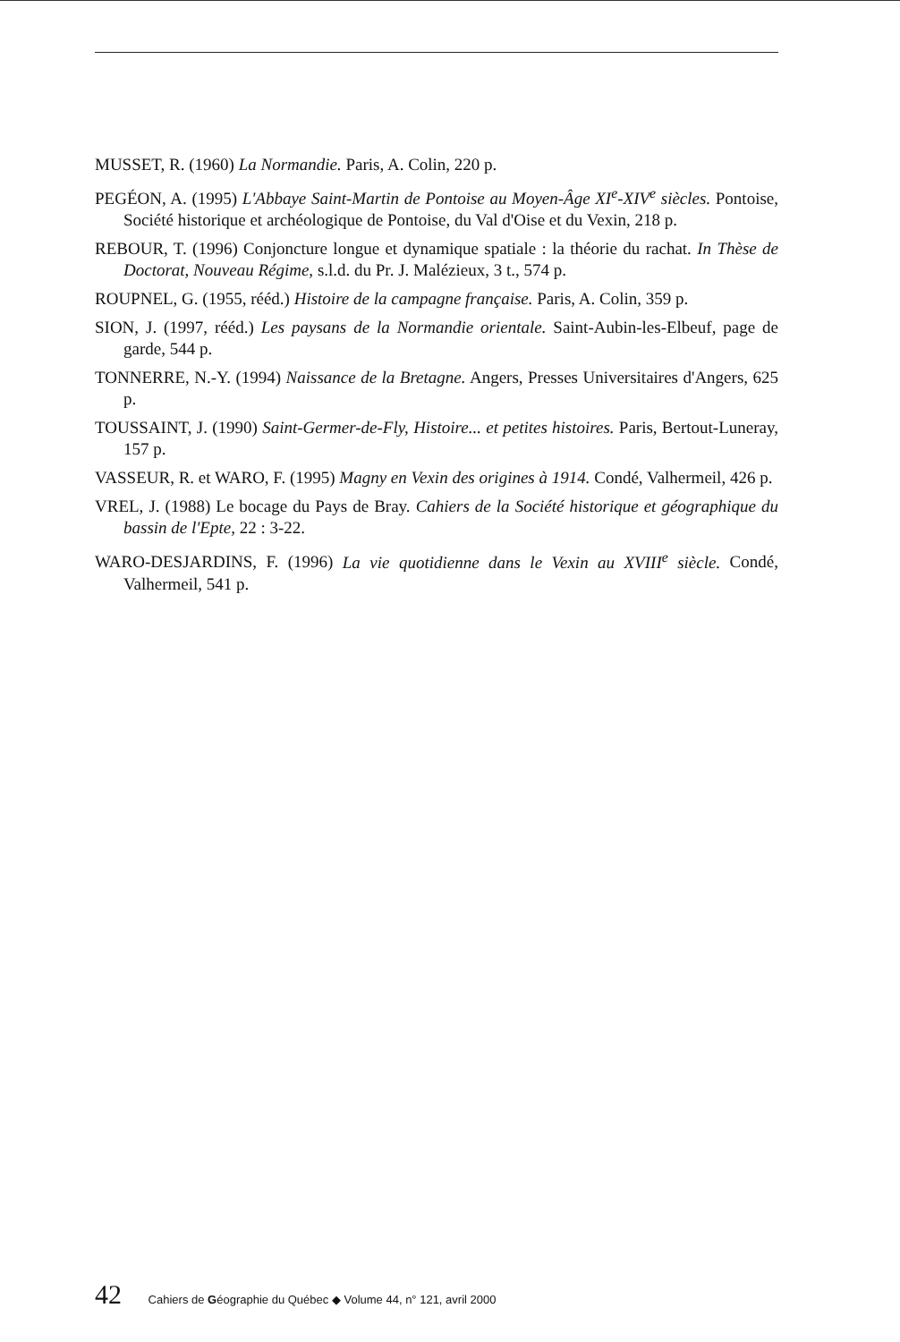MUSSET, R. (1960) La Normandie. Paris, A. Colin, 220 p.
PEGÉON, A. (1995) L'Abbaye Saint-Martin de Pontoise au Moyen-Âge XI<sup>e</sup>-XIV<sup>e</sup> siècles. Pontoise, Société historique et archéologique de Pontoise, du Val d'Oise et du Vexin, 218 p.
REBOUR, T. (1996) Conjoncture longue et dynamique spatiale : la théorie du rachat. In Thèse de Doctorat, Nouveau Régime, s.l.d. du Pr. J. Malézieux, 3 t., 574 p.
ROUPNEL, G. (1955, rééd.) Histoire de la campagne française. Paris, A. Colin, 359 p.
SION, J. (1997, rééd.) Les paysans de la Normandie orientale. Saint-Aubin-les-Elbeuf, page de garde, 544 p.
TONNERRE, N.-Y. (1994) Naissance de la Bretagne. Angers, Presses Universitaires d'Angers, 625 p.
TOUSSAINT, J. (1990) Saint-Germer-de-Fly, Histoire... et petites histoires. Paris, Bertout-Luneray, 157 p.
VASSEUR, R. et WARO, F. (1995) Magny en Vexin des origines à 1914. Condé, Valhermeil, 426 p.
VREL, J. (1988) Le bocage du Pays de Bray. Cahiers de la Société historique et géographique du bassin de l'Epte, 22 : 3-22.
WARO-DESJARDINS, F. (1996) La vie quotidienne dans le Vexin au XVIII<sup>e</sup> siècle. Condé, Valhermeil, 541 p.
42 Cahiers de Géographie du Québec ◆ Volume 44, n° 121, avril 2000